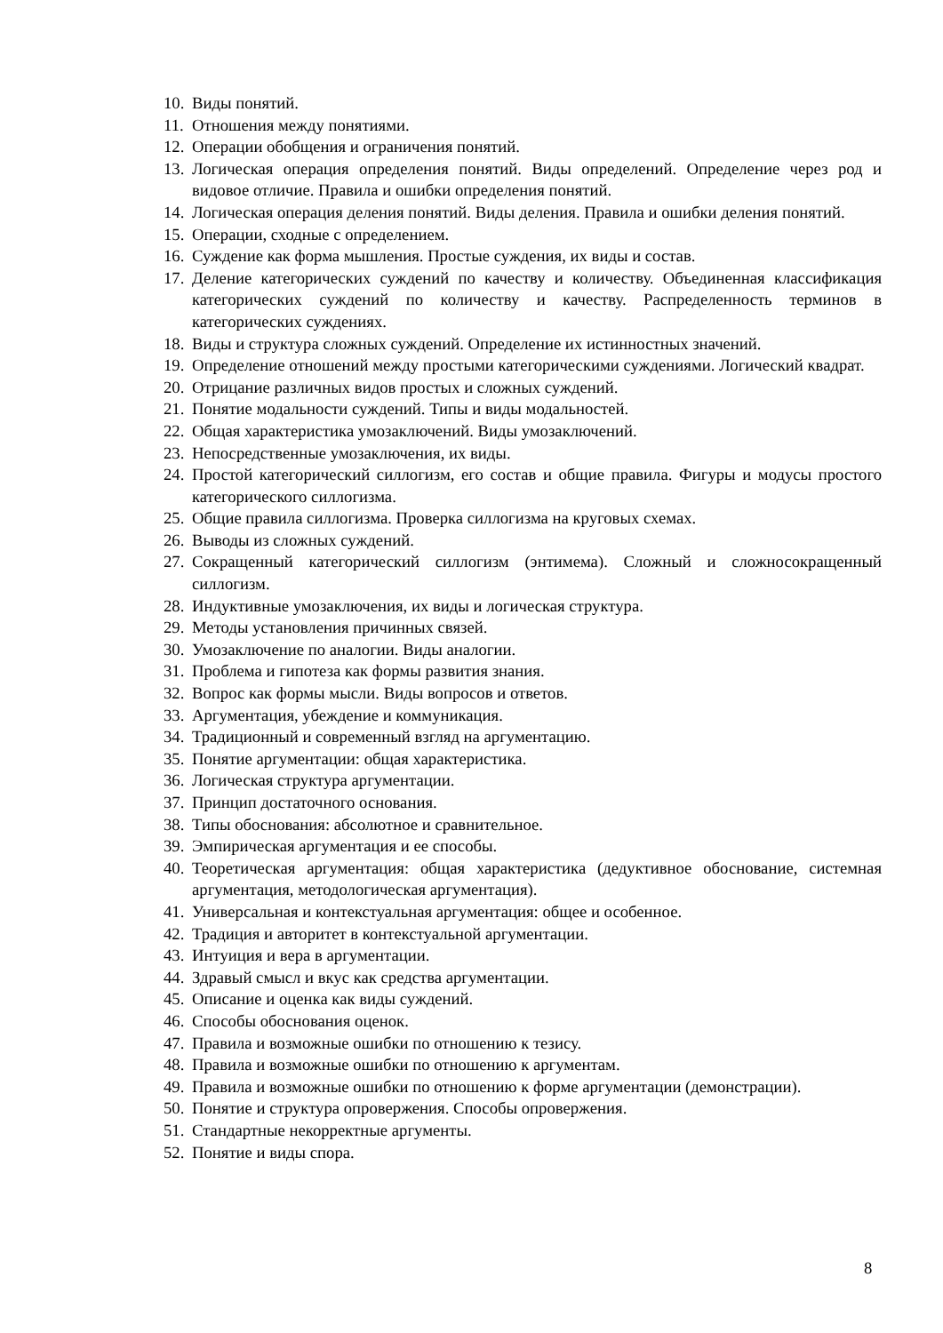10. Виды понятий.
11. Отношения между понятиями.
12. Операции обобщения и ограничения понятий.
13. Логическая операция определения понятий. Виды определений. Определение через род и видовое отличие. Правила и ошибки определения понятий.
14. Логическая операция деления понятий. Виды деления. Правила и ошибки деления понятий.
15. Операции, сходные с определением.
16. Суждение как форма мышления. Простые суждения, их виды и состав.
17. Деление категорических суждений по качеству и количеству. Объединенная классификация категорических суждений по количеству и качеству. Распределенность терминов в категорических суждениях.
18. Виды и структура сложных суждений. Определение их истинностных значений.
19. Определение отношений между простыми категорическими суждениями. Логический квадрат.
20. Отрицание различных видов простых и сложных суждений.
21. Понятие модальности суждений. Типы и виды модальностей.
22. Общая характеристика умозаключений. Виды умозаключений.
23. Непосредственные умозаключения, их виды.
24. Простой категорический силлогизм, его состав и общие правила. Фигуры и модусы простого категорического силлогизма.
25. Общие правила силлогизма. Проверка силлогизма на круговых схемах.
26. Выводы из сложных суждений.
27. Сокращенный категорический силлогизм (энтимема). Сложный и сложносокращенный силлогизм.
28. Индуктивные умозаключения, их виды и логическая структура.
29. Методы установления причинных связей.
30. Умозаключение по аналогии. Виды аналогии.
31. Проблема и гипотеза как формы развития знания.
32. Вопрос как формы мысли. Виды вопросов и ответов.
33. Аргументация, убеждение и коммуникация.
34. Традиционный и современный взгляд на аргументацию.
35. Понятие аргументации: общая характеристика.
36. Логическая структура аргументации.
37. Принцип достаточного основания.
38. Типы обоснования: абсолютное и сравнительное.
39. Эмпирическая аргументация и ее способы.
40. Теоретическая аргументация: общая характеристика (дедуктивное обоснование, системная аргументация, методологическая аргументация).
41. Универсальная и контекстуальная аргументация: общее и особенное.
42. Традиция и авторитет в контекстуальной аргументации.
43. Интуиция и вера в аргументации.
44. Здравый смысл и вкус как средства аргументации.
45. Описание и оценка как виды суждений.
46. Способы обоснования оценок.
47. Правила и возможные ошибки по отношению к тезису.
48. Правила и возможные ошибки по отношению к аргументам.
49. Правила и возможные ошибки по отношению к форме аргументации (демонстрации).
50. Понятие и структура опровержения. Способы опровержения.
51. Стандартные некорректные аргументы.
52. Понятие и виды спора.
8